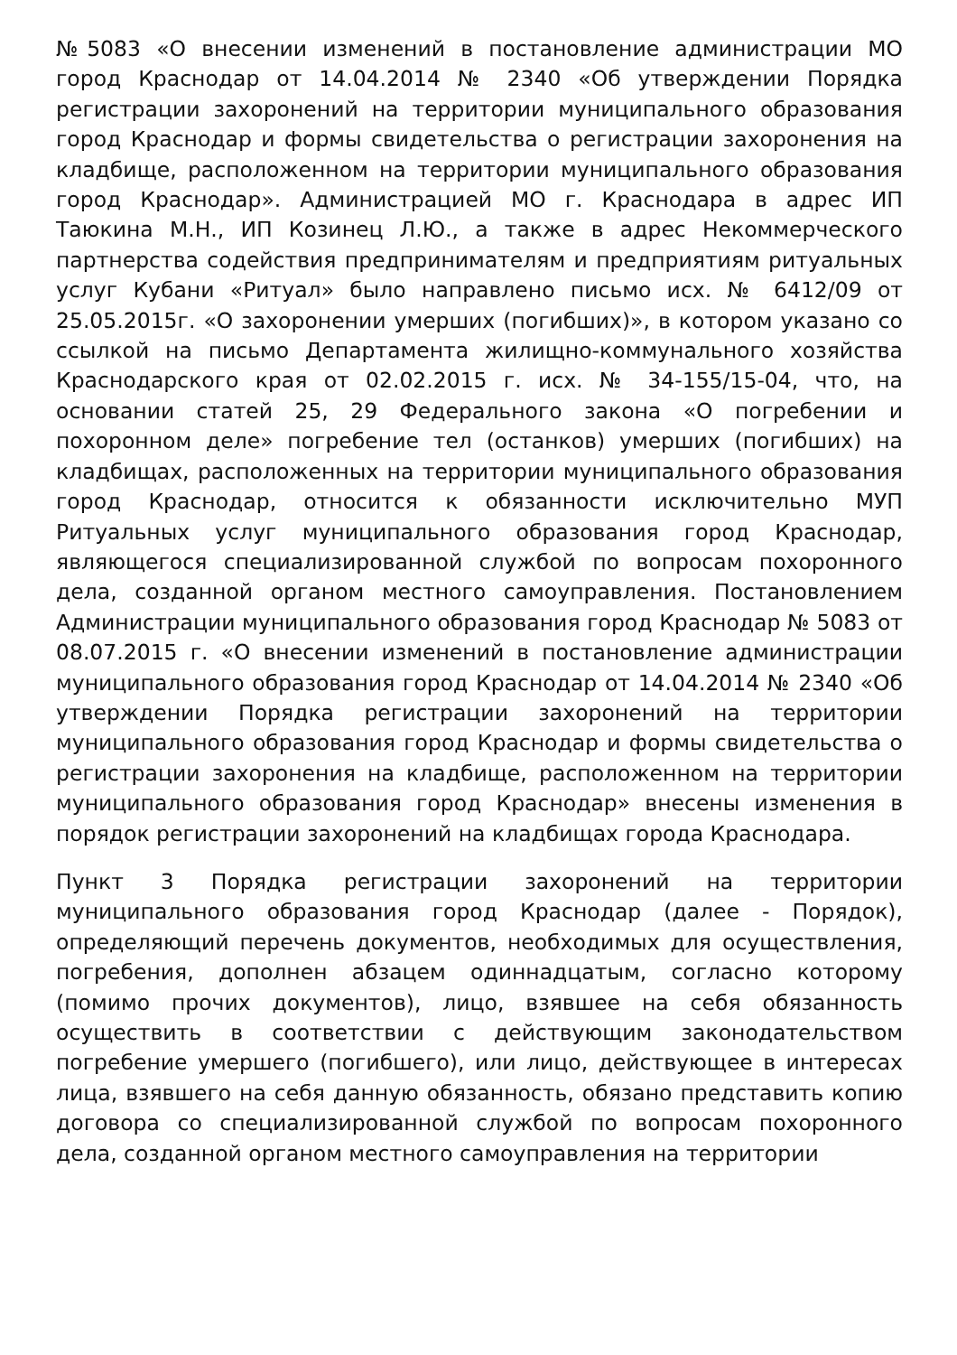№5083 «О внесении изменений в постановление администрации МО город Краснодар от 14.04.2014 № 2340 «Об утверждении Порядка регистрации захоронений на территории муниципального образования город Краснодар и формы свидетельства о регистрации захоронения на кладбище, расположенном на территории муниципального образования город Краснодар». Администрацией МО г. Краснодара в адрес ИП Таюкина М.Н., ИП Козинец Л.Ю., а также в адрес Некоммерческого партнерства содействия предпринимателям и предприятиям ритуальных услуг Кубани «Ритуал» было направлено письмо исх. № 6412/09 от 25.05.2015г. «О захоронении умерших (погибших)», в котором указано со ссылкой на письмо Департамента жилищно-коммунального хозяйства Краснодарского края от 02.02.2015 г. исх. № 34-155/15-04, что, на основании статей 25, 29 Федерального закона «О погребении и похоронном деле» погребение тел (останков) умерших (погибших) на кладбищах, расположенных на территории муниципального образования город Краснодар, относится к обязанности исключительно МУП Ритуальных услуг муниципального образования город Краснодар, являющегося специализированной службой по вопросам похоронного дела, созданной органом местного самоуправления. Постановлением Администрации муниципального образования город Краснодар № 5083 от 08.07.2015 г. «О внесении изменений в постановление администрации муниципального образования город Краснодар от 14.04.2014 № 2340 «Об утверждении Порядка регистрации захоронений на территории муниципального образования город Краснодар и формы свидетельства о регистрации захоронения на кладбище, расположенном на территории муниципального образования город Краснодар» внесены изменения в порядок регистрации захоронений на кладбищах города Краснодара.
Пункт 3 Порядка регистрации захоронений на территории муниципального образования город Краснодар (далее - Порядок), определяющий перечень документов, необходимых для осуществления, погребения, дополнен абзацем одиннадцатым, согласно которому (помимо прочих документов), лицо, взявшее на себя обязанность осуществить в соответствии с действующим законодательством погребение умершего (погибшего), или лицо, действующее в интересах лица, взявшего на себя данную обязанность, обязано представить копию договора со специализированной службой по вопросам похоронного дела, созданной органом местного самоуправления на территории